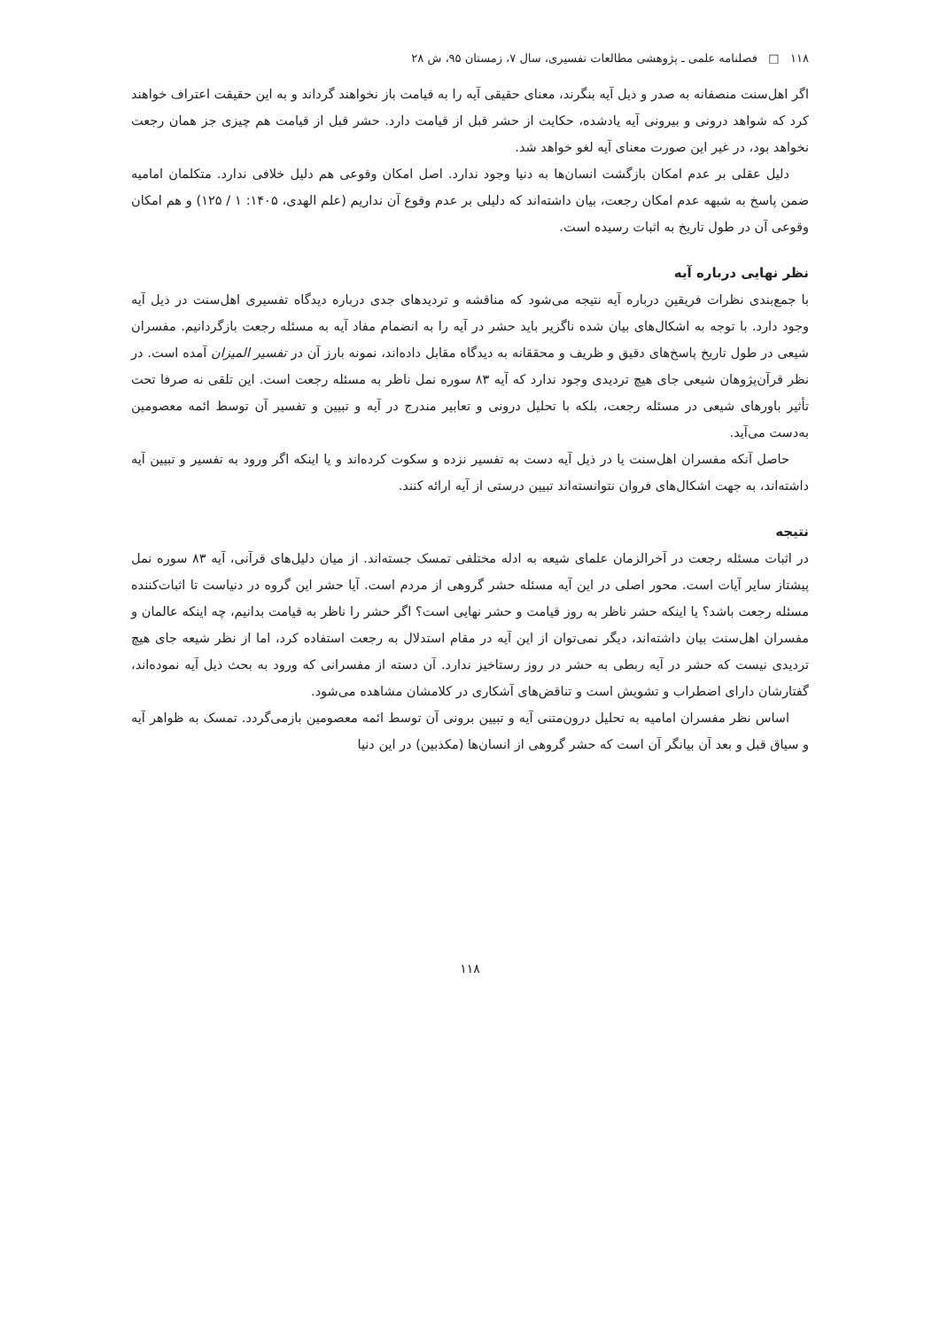۱۱۸ □ فصلنامه علمی ـ پژوهشی مطالعات تفسیری، سال ۷، زمستان ۹۵، ش ۲۸
اگر اهل‌سنت منصفانه به صدر و ذیل آیه بنگرند، معنای حقیقی آیه را به قیامت باز نخواهند گرداند و به این حقیقت اعتراف خواهند کرد که شواهد درونی و بیرونی آیه یادشده، حکایت از حشر قبل از قیامت دارد. حشر قبل از قیامت هم چیزی جز همان رجعت نخواهد بود، در غیر این صورت معنای آیه لغو خواهد شد.
دلیل عقلی بر عدم امکان بازگشت انسان‌ها به دنیا وجود ندارد. اصل امکان وقوعی هم دلیل خلافی ندارد. متکلمان امامیه ضمن پاسخ به شبهه عدم امکان رجعت، بیان داشته‌اند که دلیلی بر عدم وقوع آن نداریم (علم الهدی، ۱۴۰۵: ۱ / ۱۲۵) و هم امکان وقوعی آن در طول تاریخ به اثبات رسیده است.
نظر نهایی درباره آیه
با جمع‌بندی نظرات فریقین درباره آیه نتیجه می‌شود که مناقشه و تردیدهای جدی درباره دیدگاه تفسیری اهل‌سنت در ذیل آیه وجود دارد. با توجه به اشکال‌های بیان شده ناگزیر باید حشر در آیه را به انضمام مفاد آیه به مسئله رجعت بازگردانیم. مفسران شیعی در طول تاریخ پاسخ‌های دقیق و ظریف و محققانه به دیدگاه مقابل داده‌اند، نمونه بارز آن در تفسیر المیزان آمده است. در نظر قرآن‌پژوهان شیعی جای هیچ تردیدی وجود ندارد که آیه ۸۳ سوره نمل ناظر به مسئله رجعت است. این تلقی نه صرفا تحت تأثیر باورهای شیعی در مسئله رجعت، بلکه با تحلیل درونی و تعابیر مندرج در آیه و تبیین و تفسیر آن توسط ائمه معصومین به‌دست می‌آید.
حاصل آنکه مفسران اهل‌سنت یا در ذیل آیه دست به تفسیر نزده و سکوت کرده‌اند و یا اینکه اگر ورود به تفسیر و تبیین آیه داشته‌اند، به جهت اشکال‌های فروان نتوانسته‌اند تبیین درستی از آیه ارائه کنند.
نتیجه
در اثبات مسئله رجعت در آخرالزمان علمای شیعه به ادله مختلفی تمسک جسته‌اند. از میان دلیل‌های قرآنی، آیه ۸۳ سوره نمل پیشتاز سایر آیات است. محور اصلی در این آیه مسئله حشر گروهی از مردم است. آیا حشر این گروه در دنیاست تا اثبات‌کننده مسئله رجعت باشد؟ یا اینکه حشر ناظر به روز قیامت و حشر نهایی است؟ اگر حشر را ناظر به قیامت بدانیم، چه اینکه عالمان و مفسران اهل‌سنت بیان داشته‌اند، دیگر نمی‌توان از این آیه در مقام استدلال به رجعت استفاده کرد، اما از نظر شیعه جای هیچ تردیدی نیست که حشر در آیه ربطی به حشر در روز رستاخیز ندارد. آن دسته از مفسرانی که ورود به بحث ذیل آیه نموده‌اند، گفتارشان دارای اضطراب و تشویش است و تناقض‌های آشکاری در کلامشان مشاهده می‌شود.
اساس نظر مفسران امامیه به تحلیل درون‌متنی آیه و تبیین برونی آن توسط ائمه معصومین بازمی‌گردد. تمسک به ظواهر آیه و سیاق قبل و بعد آن بیانگر آن است که حشر گروهی از انسان‌ها (مکذبین) در این دنیا
۱۱۸